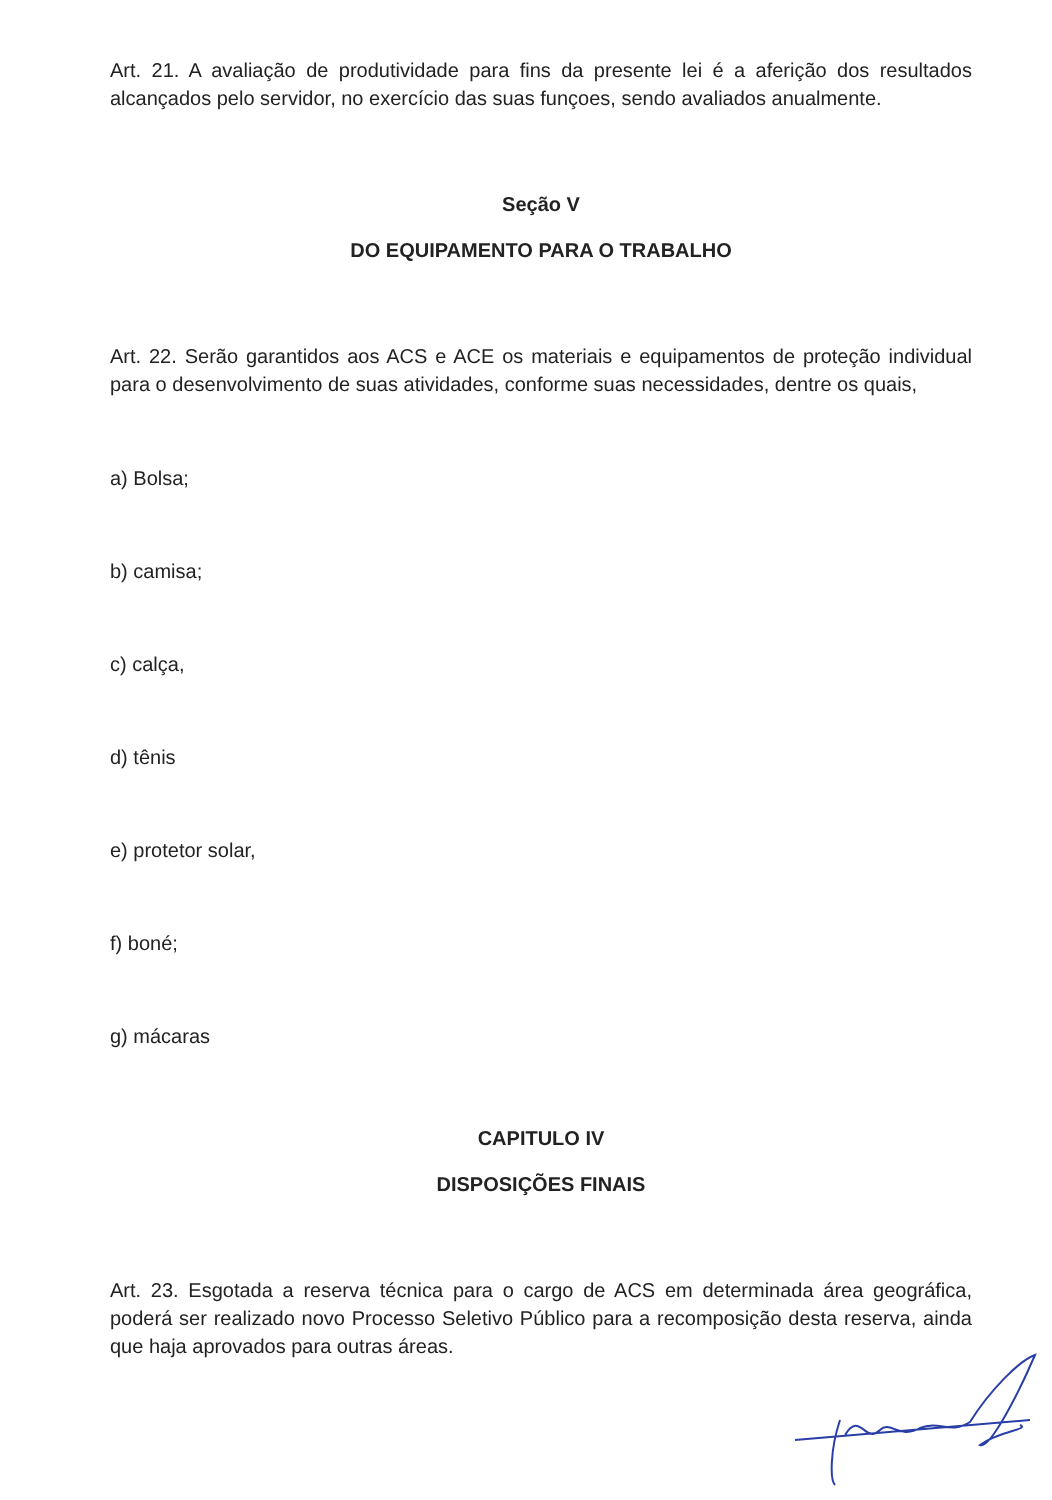Art. 21. A avaliação de produtividade para fins da presente lei é a aferição dos resultados alcançados pelo servidor, no exercício das suas funçoes, sendo avaliados anualmente.
Seção V
DO EQUIPAMENTO PARA O TRABALHO
Art. 22. Serão garantidos aos ACS e ACE os materiais e equipamentos de proteção individual para o desenvolvimento de suas atividades, conforme suas necessidades, dentre os quais,
a) Bolsa;
b) camisa;
c) calça,
d) tênis
e) protetor solar,
f) boné;
g) mácaras
CAPITULO IV
DISPOSIÇÕES FINAIS
Art. 23. Esgotada a reserva técnica para o cargo de ACS em determinada área geográfica, poderá ser realizado novo Processo Seletivo Público para a recomposição desta reserva, ainda que haja aprovados para outras áreas.